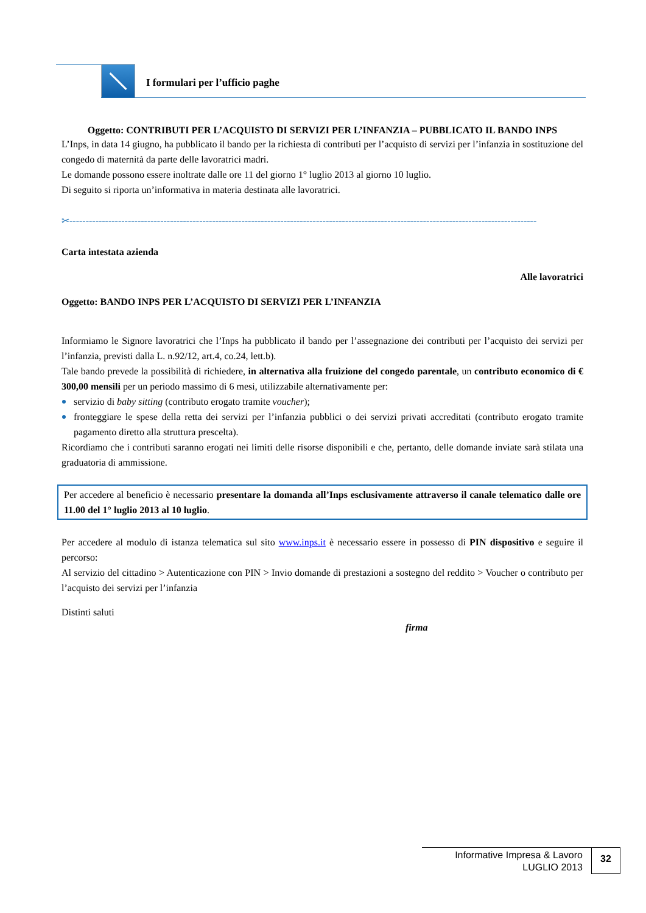I formulari per l’ufficio paghe
Oggetto: CONTRIBUTI PER L’ACQUISTO DI SERVIZI PER L’INFANZIA – PUBBLICATO IL BANDO INPS
L’Inps, in data 14 giugno, ha pubblicato il bando per la richiesta di contributi per l’acquisto di servizi per l’infanzia in sostituzione del congedo di maternità da parte delle lavoratrici madri.
Le domande possono essere inoltrate dalle ore 11 del giorno 1° luglio 2013 al giorno 10 luglio.
Di seguito si riporta un’informativa in materia destinata alle lavoratrici.
✂------------------------------------------------------------------------------------------------------------------------------------------------------
Carta intestata azienda
Alle lavoratrici
Oggetto: BANDO INPS PER L’ACQUISTO DI SERVIZI PER L’INFANZIA
Informiamo le Signore lavoratrici che l’Inps ha pubblicato il bando per l’assegnazione dei contributi per l’acquisto dei servizi per l’infanzia, previsti dalla L. n.92/12, art.4, co.24, lett.b).
Tale bando prevede la possibilità di richiedere, in alternativa alla fruizione del congedo parentale, un contributo economico di € 300,00 mensili per un periodo massimo di 6 mesi, utilizzabile alternativamente per:
servizio di baby sitting (contributo erogato tramite voucher);
fronteggiare le spese della retta dei servizi per l’infanzia pubblici o dei servizi privati accreditati (contributo erogato tramite pagamento diretto alla struttura prescelta).
Ricordiamo che i contributi saranno erogati nei limiti delle risorse disponibili e che, pertanto, delle domande inviate sarà stilata una graduatoria di ammissione.
Per accedere al beneficio è necessario presentare la domanda all’Inps esclusivamente attraverso il canale telematico dalle ore 11.00 del 1° luglio 2013 al 10 luglio.
Per accedere al modulo di istanza telematica sul sito www.inps.it è necessario essere in possesso di PIN dispositivo e seguire il percorso:
Al servizio del cittadino > Autenticazione con PIN > Invio domande di prestazioni a sostegno del reddito > Voucher o contributo per l’acquisto dei servizi per l’infanzia
Distinti saluti
firma
Informative Impresa & Lavoro
LUGLIO 2013
32